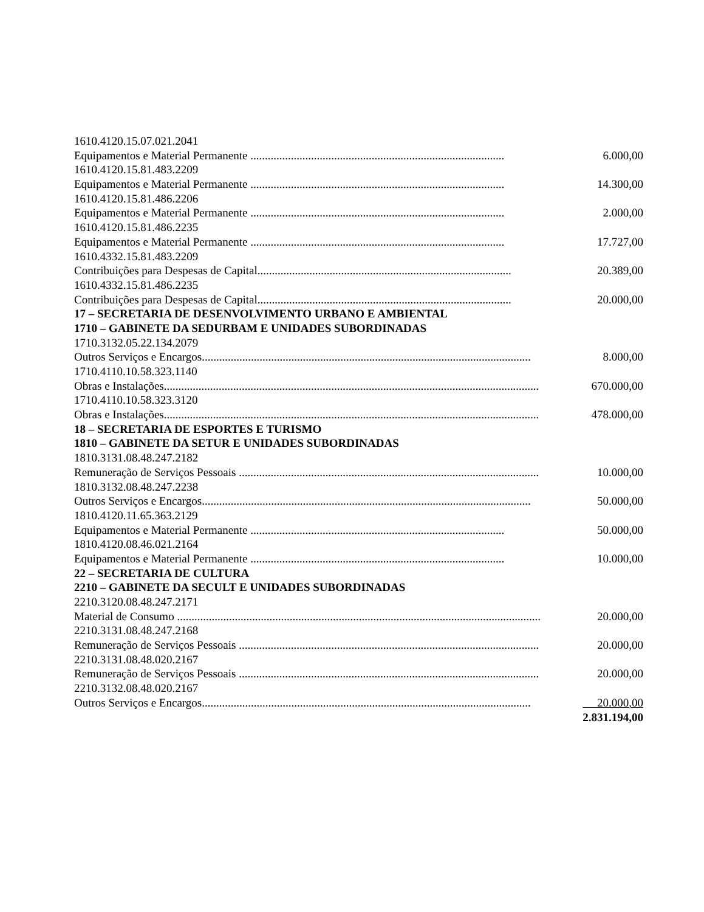1610.4120.15.07.021.2041
Equipamentos e Material Permanente ........................................................................................ 6.000,00
1610.4120.15.81.483.2209
Equipamentos e Material Permanente ........................................................................................ 14.300,00
1610.4120.15.81.486.2206
Equipamentos e Material Permanente ........................................................................................ 2.000,00
1610.4120.15.81.486.2235
Equipamentos e Material Permanente ........................................................................................ 17.727,00
1610.4332.15.81.483.2209
Contribuições para Despesas de Capital........................................................................................ 20.389,00
1610.4332.15.81.486.2235
Contribuições para Despesas de Capital........................................................................................ 20.000,00
17 – SECRETARIA DE DESENVOLVIMENTO URBANO E AMBIENTAL
1710 – GABINETE DA SEDURBAM E UNIDADES SUBORDINADAS
1710.3132.05.22.134.2079
Outros Serviços e Encargos.................................................................................................................. 8.000,00
1710.4110.10.58.323.1140
Obras e Instalações.................................................................................................................................. 670.000,00
1710.4110.10.58.323.3120
Obras e Instalações.................................................................................................................................. 478.000,00
18 – SECRETARIA DE ESPORTES E TURISMO
1810 – GABINETE DA SETUR E UNIDADES SUBORDINADAS
1810.3131.08.48.247.2182
Remuneração de Serviços Pessoais ........................................................................................................ 10.000,00
1810.3132.08.48.247.2238
Outros Serviços e Encargos.................................................................................................................. 50.000,00
1810.4120.11.65.363.2129
Equipamentos e Material Permanente ........................................................................................ 50.000,00
1810.4120.08.46.021.2164
Equipamentos e Material Permanente ........................................................................................ 10.000,00
22 – SECRETARIA DE CULTURA
2210 – GABINETE DA SECULT E UNIDADES SUBORDINADAS
2210.3120.08.48.247.2171
Material de Consumo .................................................................................................................................. 20.000,00
2210.3131.08.48.247.2168
Remuneração de Serviços Pessoais ........................................................................................................ 20.000,00
2210.3131.08.48.020.2167
Remuneração de Serviços Pessoais ........................................................................................................ 20.000,00
2210.3132.08.48.020.2167
Outros Serviços e Encargos.................................................................................................................. 20.000,00
2.831.194,00